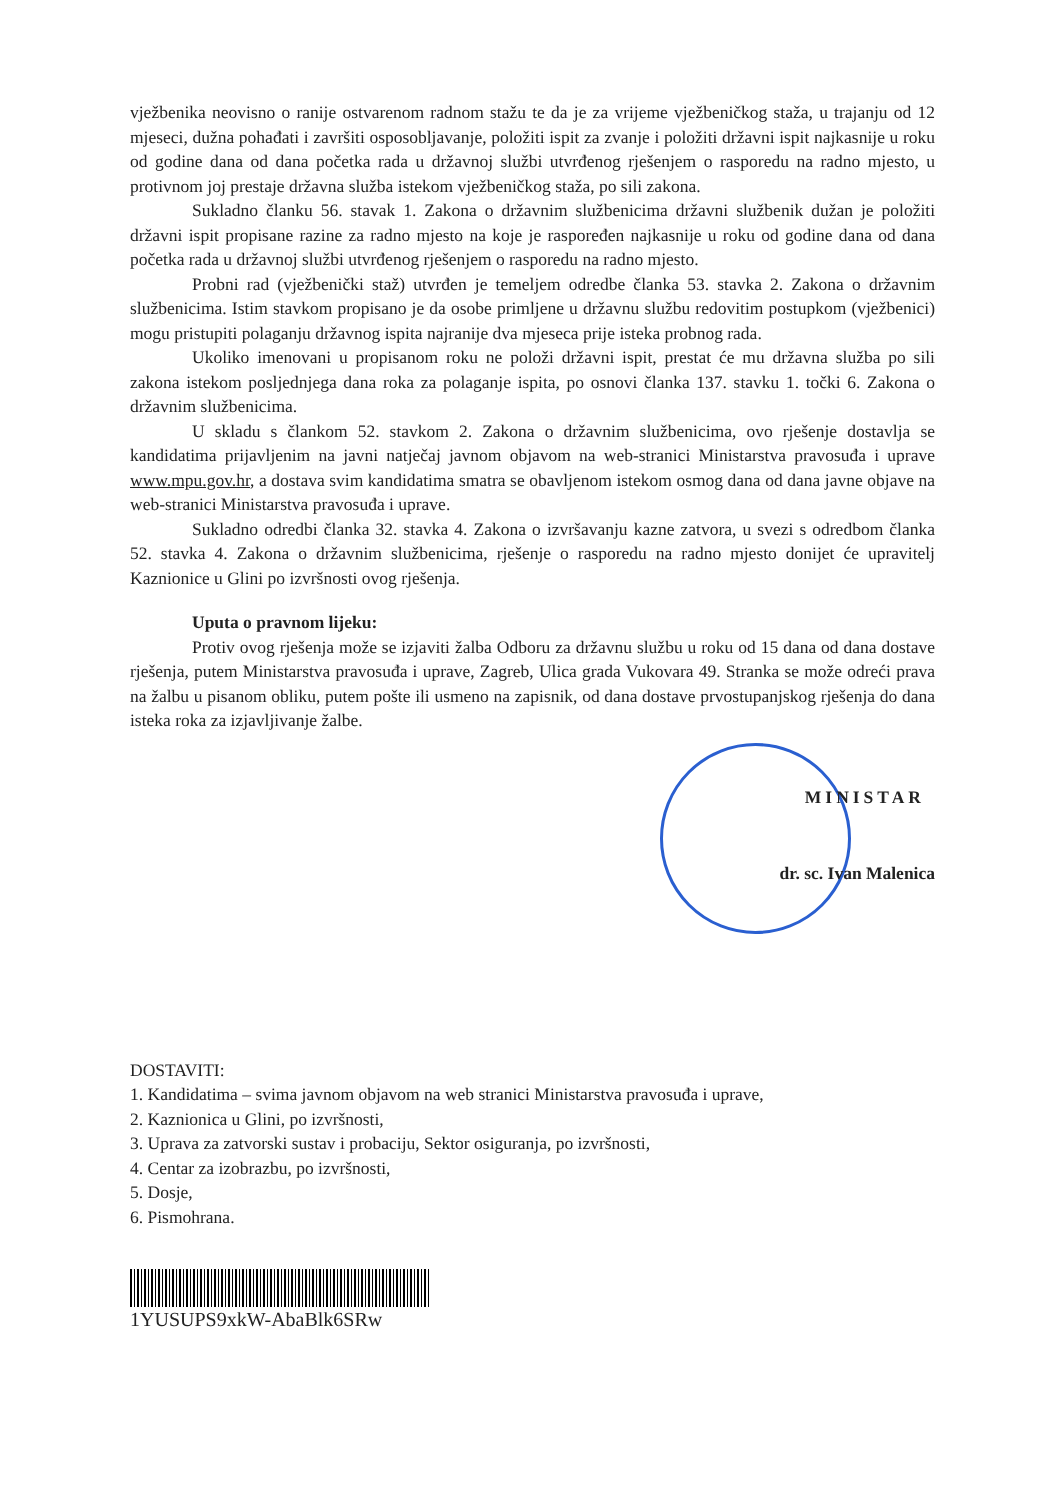vježbenika neovisno o ranije ostvarenom radnom stažu te da je za vrijeme vježbeničkog staža, u trajanju od 12 mjeseci, dužna pohađati i završiti osposobljavanje, položiti ispit za zvanje i položiti državni ispit najkasnije u roku od godine dana od dana početka rada u državnoj službi utvrđenog rješenjem o rasporedu na radno mjesto, u protivnom joj prestaje državna služba istekom vježbeničkog staža, po sili zakona.
Sukladno članku 56. stavak 1. Zakona o državnim službenicima državni službenik dužan je položiti državni ispit propisane razine za radno mjesto na koje je raspoređen najkasnije u roku od godine dana od dana početka rada u državnoj službi utvrđenog rješenjem o rasporedu na radno mjesto.
Probni rad (vježbenički staž) utvrđen je temeljem odredbe članka 53. stavka 2. Zakona o državnim službenicima. Istim stavkom propisano je da osobe primljene u državnu službu redovitim postupkom (vježbenici) mogu pristupiti polaganju državnog ispita najranije dva mjeseca prije isteka probnog rada.
Ukoliko imenovani u propisanom roku ne položi državni ispit, prestat će mu državna služba po sili zakona istekom posljednjega dana roka za polaganje ispita, po osnovi članka 137. stavku 1. točki 6. Zakona o državnim službenicima.
U skladu s člankom 52. stavkom 2. Zakona o državnim službenicima, ovo rješenje dostavlja se kandidatima prijavljenim na javni natječaj javnom objavom na web-stranici Ministarstva pravosuđa i uprave www.mpu.gov.hr, a dostava svim kandidatima smatra se obavljenom istekom osmog dana od dana javne objave na web-stranici Ministarstva pravosuđa i uprave.
Sukladno odredbi članka 32. stavka 4. Zakona o izvršavanju kazne zatvora, u svezi s odredbom članka 52. stavka 4. Zakona o državnim službenicima, rješenje o rasporedu na radno mjesto donijet će upravitelj Kaznionice u Glini po izvršnosti ovog rješenja.
Uputa o pravnom lijeku:
Protiv ovog rješenja može se izjaviti žalba Odboru za državnu službu u roku od 15 dana od dana dostave rješenja, putem Ministarstva pravosuđa i uprave, Zagreb, Ulica grada Vukovara 49. Stranka se može odreći prava na žalbu u pisanom obliku, putem pošte ili usmeno na zapisnik, od dana dostave prvostupanjskog rješenja do dana isteka roka za izjavljivanje žalbe.
MINISTAR
dr. sc. Ivan Malenica
DOSTAVITI:
1. Kandidatima – svima javnom objavom na web stranici Ministarstva pravosuđa i uprave,
2. Kaznionica u Glini, po izvršnosti,
3. Uprava za zatvorski sustav i probaciju, Sektor osiguranja, po izvršnosti,
4. Centar za izobrazbu, po izvršnosti,
5. Dosje,
6. Pismohrana.
1YUSUPS9xkW-AbaBlk6SRw